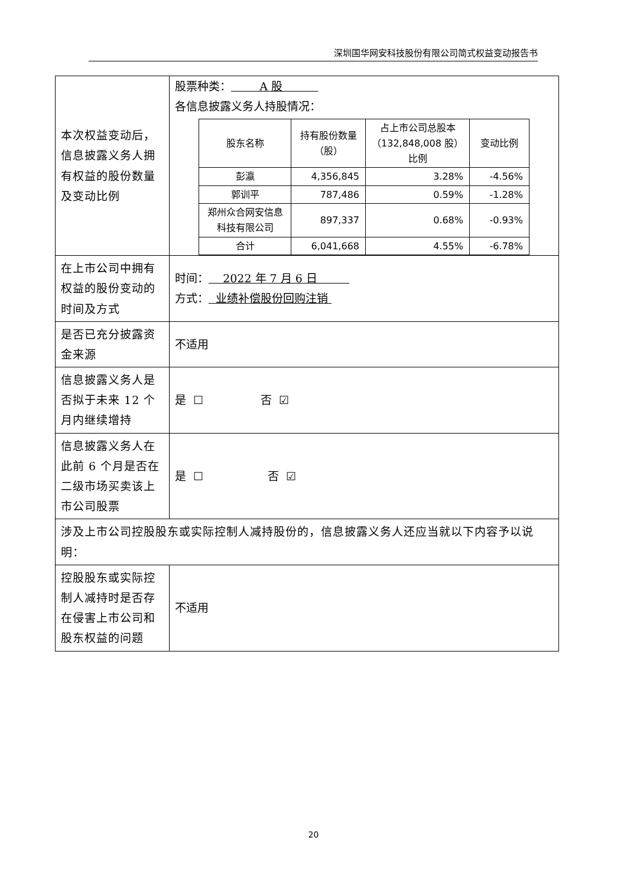深圳国华网安科技股份有限公司简式权益变动报告书
| 本次权益变动后，信息披露义务人拥有权益的股份数量及变动比例 | 股票种类： A 股 各信息披露义务人持股情况： / 股东名称 / 持有股份数量（股） / 占上市公司总股本（132,848,008 股）比例 / 变动比例 / / --- / --- / --- / --- / / 彭瀛 / 4,356,845 / 3.28% / -4.56% / / 郭训平 / 787,486 / 0.59% / -1.28% / / 郑州众合网安信息科技有限公司 / 897,337 / 0.68% / -0.93% / / 合计 / 6,041,668 / 4.55% / -6.78% / |
| 在上市公司中拥有权益的股份变动的时间及方式 | 时间： 2022 年 7 月 6 日 方式： 业绩补偿股份回购注销 |
| 是否已充分披露资金来源 | 不适用 |
| 信息披露义务人是否拟于未来 12 个月内继续增持 | 是 ☐ 否 ☑ |
| 信息披露义务人在此前 6 个月是否在二级市场买卖该上市公司股票 | 是 ☐ 否 ☑ |
| 涉及上市公司控股股东或实际控制人减持股份的，信息披露义务人还应当就以下内容予以说明： | |
| 控股股东或实际控制人减持时是否存在侵害上市公司和股东权益的问题 | 不适用 |
20